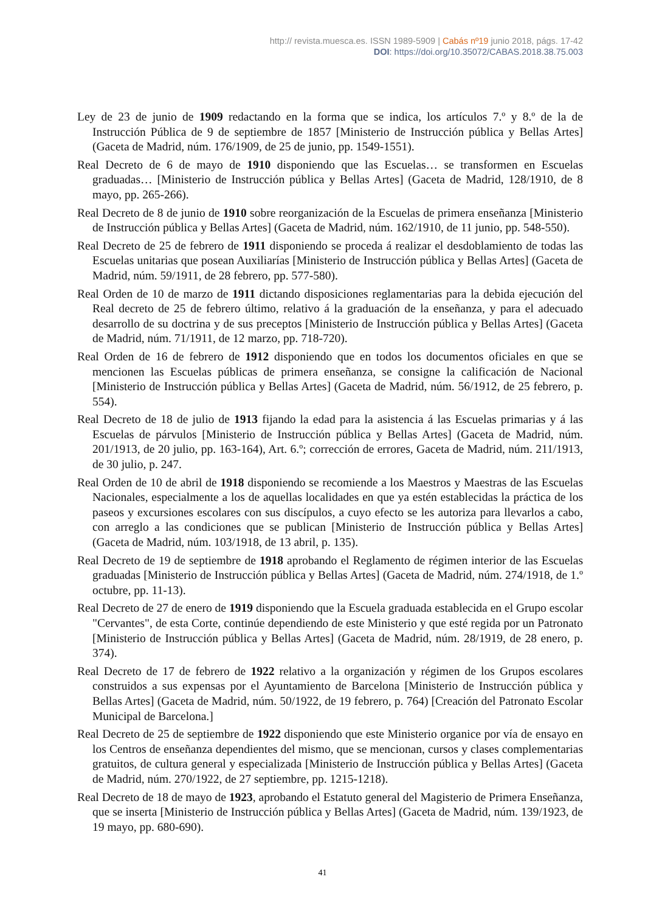http:// revista.muesca.es. ISSN 1989-5909 | Cabás nº19 junio 2018, págs. 17-42
DOI: https://doi.org/10.35072/CABAS.2018.38.75.003
Ley de 23 de junio de 1909 redactando en la forma que se indica, los artículos 7.º y 8.º de la de Instrucción Pública de 9 de septiembre de 1857 [Ministerio de Instrucción pública y Bellas Artes] (Gaceta de Madrid, núm. 176/1909, de 25 de junio, pp. 1549-1551).
Real Decreto de 6 de mayo de 1910 disponiendo que las Escuelas… se transformen en Escuelas graduadas… [Ministerio de Instrucción pública y Bellas Artes] (Gaceta de Madrid, 128/1910, de 8 mayo, pp. 265-266).
Real Decreto de 8 de junio de 1910 sobre reorganización de la Escuelas de primera enseñanza [Ministerio de Instrucción pública y Bellas Artes] (Gaceta de Madrid, núm. 162/1910, de 11 junio, pp. 548-550).
Real Decreto de 25 de febrero de 1911 disponiendo se proceda á realizar el desdoblamiento de todas las Escuelas unitarias que posean Auxiliarías [Ministerio de Instrucción pública y Bellas Artes] (Gaceta de Madrid, núm. 59/1911, de 28 febrero, pp. 577-580).
Real Orden de 10 de marzo de 1911 dictando disposiciones reglamentarias para la debida ejecución del Real decreto de 25 de febrero último, relativo á la graduación de la enseñanza, y para el adecuado desarrollo de su doctrina y de sus preceptos [Ministerio de Instrucción pública y Bellas Artes] (Gaceta de Madrid, núm. 71/1911, de 12 marzo, pp. 718-720).
Real Orden de 16 de febrero de 1912 disponiendo que en todos los documentos oficiales en que se mencionen las Escuelas públicas de primera enseñanza, se consigne la calificación de Nacional [Ministerio de Instrucción pública y Bellas Artes] (Gaceta de Madrid, núm. 56/1912, de 25 febrero, p. 554).
Real Decreto de 18 de julio de 1913 fijando la edad para la asistencia á las Escuelas primarias y á las Escuelas de párvulos [Ministerio de Instrucción pública y Bellas Artes] (Gaceta de Madrid, núm. 201/1913, de 20 julio, pp. 163-164), Art. 6.º; corrección de errores, Gaceta de Madrid, núm. 211/1913, de 30 julio, p. 247.
Real Orden de 10 de abril de 1918 disponiendo se recomiende a los Maestros y Maestras de las Escuelas Nacionales, especialmente a los de aquellas localidades en que ya estén establecidas la práctica de los paseos y excursiones escolares con sus discípulos, a cuyo efecto se les autoriza para llevarlos a cabo, con arreglo a las condiciones que se publican [Ministerio de Instrucción pública y Bellas Artes] (Gaceta de Madrid, núm. 103/1918, de 13 abril, p. 135).
Real Decreto de 19 de septiembre de 1918 aprobando el Reglamento de régimen interior de las Escuelas graduadas [Ministerio de Instrucción pública y Bellas Artes] (Gaceta de Madrid, núm. 274/1918, de 1.º octubre, pp. 11-13).
Real Decreto de 27 de enero de 1919 disponiendo que la Escuela graduada establecida en el Grupo escolar "Cervantes", de esta Corte, continúe dependiendo de este Ministerio y que esté regida por un Patronato [Ministerio de Instrucción pública y Bellas Artes] (Gaceta de Madrid, núm. 28/1919, de 28 enero, p. 374).
Real Decreto de 17 de febrero de 1922 relativo a la organización y régimen de los Grupos escolares construidos a sus expensas por el Ayuntamiento de Barcelona [Ministerio de Instrucción pública y Bellas Artes] (Gaceta de Madrid, núm. 50/1922, de 19 febrero, p. 764) [Creación del Patronato Escolar Municipal de Barcelona.]
Real Decreto de 25 de septiembre de 1922 disponiendo que este Ministerio organice por vía de ensayo en los Centros de enseñanza dependientes del mismo, que se mencionan, cursos y clases complementarias gratuitos, de cultura general y especializada [Ministerio de Instrucción pública y Bellas Artes] (Gaceta de Madrid, núm. 270/1922, de 27 septiembre, pp. 1215-1218).
Real Decreto de 18 de mayo de 1923, aprobando el Estatuto general del Magisterio de Primera Enseñanza, que se inserta [Ministerio de Instrucción pública y Bellas Artes] (Gaceta de Madrid, núm. 139/1923, de 19 mayo, pp. 680-690).
41